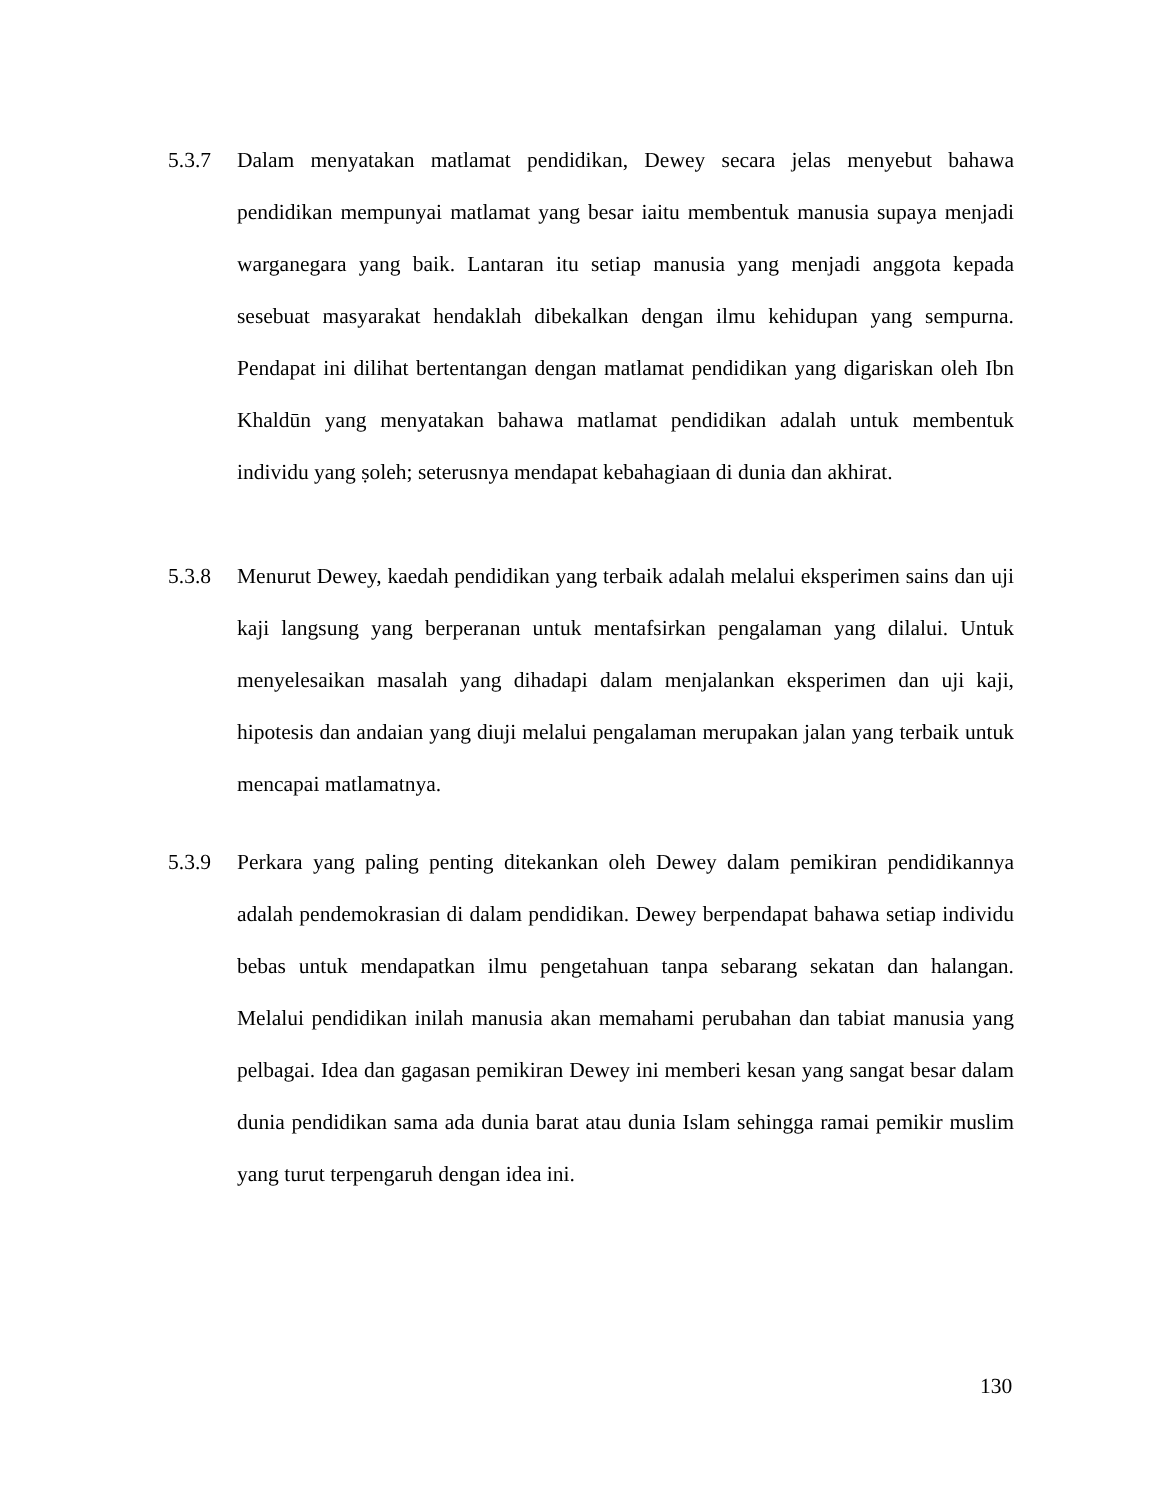5.3.7 Dalam menyatakan matlamat pendidikan, Dewey secara jelas menyebut bahawa pendidikan mempunyai matlamat yang besar iaitu membentuk manusia supaya menjadi warganegara yang baik. Lantaran itu setiap manusia yang menjadi anggota kepada sesebuat masyarakat hendaklah dibekalkan dengan ilmu kehidupan yang sempurna. Pendapat ini dilihat bertentangan dengan matlamat pendidikan yang digariskan oleh Ibn Khaldūn yang menyatakan bahawa matlamat pendidikan adalah untuk membentuk individu yang ṣoleh; seterusnya mendapat kebahagiaan di dunia dan akhirat.
5.3.8 Menurut Dewey, kaedah pendidikan yang terbaik adalah melalui eksperimen sains dan uji kaji langsung yang berperanan untuk mentafsirkan pengalaman yang dilalui. Untuk menyelesaikan masalah yang dihadapi dalam menjalankan eksperimen dan uji kaji, hipotesis dan andaian yang diuji melalui pengalaman merupakan jalan yang terbaik untuk mencapai matlamatnya.
5.3.9 Perkara yang paling penting ditekankan oleh Dewey dalam pemikiran pendidikannya adalah pendemokrasian di dalam pendidikan. Dewey berpendapat bahawa setiap individu bebas untuk mendapatkan ilmu pengetahuan tanpa sebarang sekatan dan halangan. Melalui pendidikan inilah manusia akan memahami perubahan dan tabiat manusia yang pelbagai. Idea dan gagasan pemikiran Dewey ini memberi kesan yang sangat besar dalam dunia pendidikan sama ada dunia barat atau dunia Islam sehingga ramai pemikir muslim yang turut terpengaruh dengan idea ini.
130